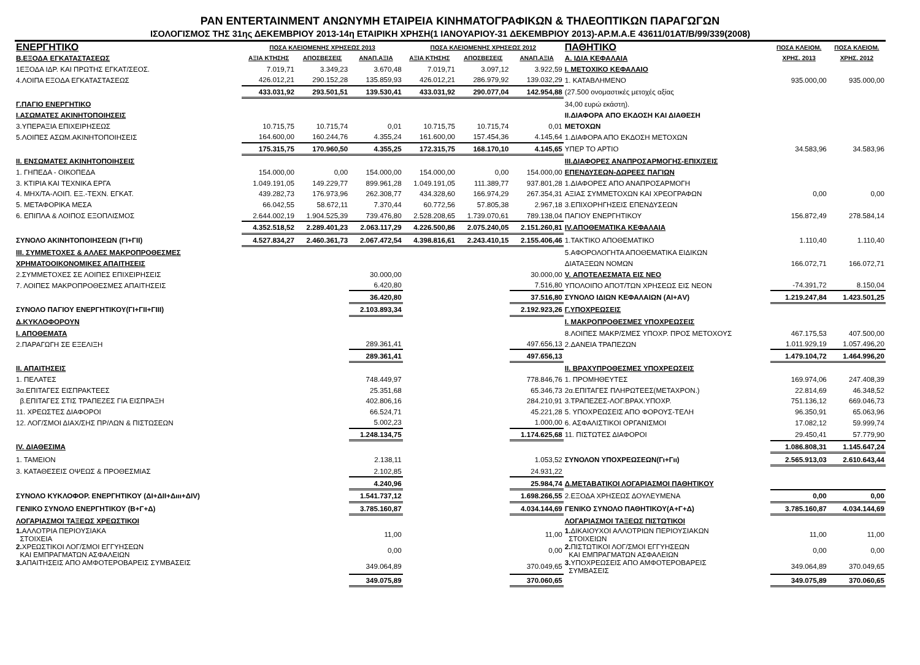PAN ENTERTAINMENT ΑΝΩΝΥΜΗ ΕΤΑΙΡΕΙΑ ΚΙΝΗΜΑΤΟΓΡΑΦΙΚΩΝ & ΤΗΛΕΟΠΤΙΚΩΝ ΠΑΡΑΓΩΓΩΝ
ΙΣΟΛΟΓΙΣΜΟΣ ΤΗΣ 31ης ΔΕΚΕΜΒΡΙΟΥ 2013-14η ΕΤΑΙΡΙΚΗ ΧΡΗΣΗ(1 ΙΑΝΟΥΑΡΙΟΥ-31 ΔΕΚΕΜΒΡΙΟΥ 2013)-ΑΡ.Μ.Α.Ε 43611/01ΑΤ/Β/99/339(2008)
| ΕΝΕΡΓΗΤΙΚΟ | ΠΟΣΑ ΚΛΕΙΟΜΕΝΗΣ ΧΡΗΣΕΩΣ 2013 | | | ΠΟΣΑ ΚΛΕΙΟΜΕΝΗΣ ΧΡΗΣΕΩΣ 2012 | | | ΠΑΘΗΤΙΚΟ | ΠΟΣΑ ΚΛΕΙΟΜ. | ΠΟΣΑ ΚΛΕΙΟΜ. |
| Β.ΕΞΟΔΑ ΕΓΚΑΤΑΣΤΑΣΕΩΣ | ΑΞΙΑ ΚΤΗΣΗΣ | ΑΠΟΣΒΕΣΕΙΣ | ΑΝΑΠ.ΑΞΙΑ | ΑΞΙΑ ΚΤΗΣΗΣ | ΑΠΟΣΒΕΣΕΙΣ | ΑΝΑΠ.ΑΞΙΑ | Α. ΙΔΙΑ ΚΕΦΑΛΑΙΑ | ΧΡΗΣ. 2013 | ΧΡΗΣ. 2012 |
| 1ΕΞΟΔΑ ΙΔΡ. ΚΑΙ ΠΡΩΤΗΣ ΕΓΚΑΤ/ΣΕΟΣ. | 7.019,71 | 3.349,23 | 3.670,48 | 7.019,71 | 3.097,12 | 3.922,59 | Ι. ΜΕΤΟΧΙΚΟ ΚΕΦΑΛΑΙΟ | | |
| 4.ΛΟΙΠΑ ΕΞΟΔΑ ΕΓΚΑΤΑΣΤΑΣΕΩΣ | 426.012,21 | 290.152,28 | 135.859,93 | 426.012,21 | 286.979,92 | 139.032,29 | 1. ΚΑΤΑΒΛΗΜΕΝΟ | 935.000,00 | 935.000,00 |
| | 433.031,92 | 293.501,51 | 139.530,41 | 433.031,92 | 290.077,04 | 142.954,88 | (27.500 ονομαστικές μετοχές αξίας | | |
| Γ.ΠΑΓΙΟ ΕΝΕΡΓΗΤΙΚΟ | | | | | | | 34,00 ευρώ εκάστη). | | |
| Ι.ΑΣΩΜΑΤΕΣ ΑΚΙΝΗΤΟΠΟΙΗΣΕΙΣ | | | | | | | ΙΙ.ΔΙΑΦΟΡΑ ΑΠΟ ΕΚΔΟΣΗ ΚΑΙ ΔΙΑΘΕΣΗ | | |
| 3.ΥΠΕΡΑΞΙΑ ΕΠΙΧΕΙΡΗΣΕΩΣ | 10.715,75 | 10.715,74 | 0,01 | 10.715,75 | 10.715,74 | 0,01 | ΜΕΤΟΧΩΝ | | |
| 5.ΛΟΙΠΕΣ ΑΣΩΜ.ΑΚΙΝΗΤΟΠΟΙΗΣΕΙΣ | 164.600,00 | 160.244,76 | 4.355,24 | 161.600,00 | 157.454,36 | 4.145,64 | 1.ΔΙΑΦΟΡΑ ΑΠΟ ΕΚΔΟΣΗ ΜΕΤΟΧΩΝ | | |
| | 175.315,75 | 170.960,50 | 4.355,25 | 172.315,75 | 168.170,10 | 4.145,65 | ΥΠΕΡ ΤΟ ΑΡΤΙΟ | 34.583,96 | 34.583,96 |
| ΙΙ. ΕΝΣΩΜΑΤΕΣ ΑΚΙΝΗΤΟΠΟΙΗΣΕΙΣ | | | | | | | ΙΙΙ.ΔΙΑΦΟΡΕΣ ΑΝΑΠΡΟΣΑΡΜΟΓΗΣ-ΕΠΙΧ/ΣΕΙΣ | | |
| 1. ΓΗΠΕΔΑ - ΟΙΚΟΠΕΔΑ | 154.000,00 | 0,00 | 154.000,00 | 154.000,00 | 0,00 | 154.000,00 | ΕΠΕΝΔΥΣΕΩΝ-ΔΩΡΕΕΣ ΠΑΓΙΩΝ | | |
| 3. ΚΤΙΡΙΑ ΚΑΙ ΤΕΧΝΙΚΑ ΕΡΓΑ | 1.049.191,05 | 149.229,77 | 899.961,28 | 1.049.191,05 | 111.389,77 | 937.801,28 | 1.ΔΙΑΦΟΡΕΣ ΑΠΟ ΑΝΑΠΡΟΣΑΡΜΟΓΗ | | |
| 4. ΜΗΧ/ΤΑ-ΛΟΙΠ. ΕΞ.-ΤΕΧΝ. ΕΓΚΑΤ. | 439.282,73 | 176.973,96 | 262.308,77 | 434.328,60 | 166.974,29 | 267.354,31 | ΑΞΙΑΣ ΣΥΜΜΕΤΟΧΩΝ ΚΑΙ ΧΡΕΟΓΡΑΦΩΝ | 0,00 | 0,00 |
| 5. ΜΕΤΑΦΟΡΙΚΑ ΜΕΣΑ | 66.042,55 | 58.672,11 | 7.370,44 | 60.772,56 | 57.805,38 | 2.967,18 | 3.ΕΠΙΧΟΡΗΓΗΣΕΙΣ ΕΠΕΝΔΥΣΕΩΝ | | |
| 6. ΕΠΙΠΛΑ & ΛΟΙΠΟΣ ΕΞΟΠΛΙΣΜΟΣ | 2.644.002,19 | 1.904.525,39 | 739.476,80 | 2.528.208,65 | 1.739.070,61 | 789.138,04 | ΠΑΓΙΟΥ ΕΝΕΡΓΗΤΙΚΟΥ | 156.872,49 | 278.584,14 |
| | 4.352.518,52 | 2.289.401,23 | 2.063.117,29 | 4.226.500,86 | 2.075.240,05 | 2.151.260,81 | ΙV.ΑΠΟΘΕΜΑΤΙΚΑ ΚΕΦΑΛΑΙΑ | | |
| ΣΥΝΟΛΟ ΑΚΙΝΗΤΟΠΟΙΗΣΕΩΝ (ΓΙ+ΓΙΙ) | 4.527.834,27 | 2.460.361,73 | 2.067.472,54 | 4.398.816,61 | 2.243.410,15 | 2.155.406,46 | 1.ΤΑΚΤΙΚΟ ΑΠΟΘΕΜΑΤΙΚΟ | 1.110,40 | 1.110,40 |
| ΙΙΙ. ΣΥΜΜΕΤΟΧΕΣ & ΑΛΛΕΣ ΜΑΚΡΟΠΡΟΘΕΣΜΕΣ | | | | | | | 5.ΑΦΟΡΟΛΟΓΗΤΑ ΑΠΟΘΕΜΑΤΙΚΑ ΕΙΔΙΚΩΝ | | |
| ΧΡΗΜΑΤΟΟΙΚΟΝΟΜΙΚΕΣ ΑΠΑΙΤΗΣΕΙΣ | | | | | | | ΔΙΑΤΑΞΕΩΝ ΝΟΜΩΝ | 166.072,71 | 166.072,71 |
| 2.ΣΥΜΜΕΤΟΧΕΣ ΣΕ ΛΟΙΠΕΣ ΕΠΙΧΕΙΡΗΣΕΙΣ | | | 30.000,00 | | | 30.000,00 | V. ΑΠΟΤΕΛΕΣΜΑΤΑ ΕΙΣ ΝΕΟ | | |
| 7. ΛΟΙΠΕΣ ΜΑΚΡΟΠΡΟΘΕΣΜΕΣ ΑΠΑΙΤΗΣΕΙΣ | | | 6.420,80 | | | 7.516,80 | ΥΠΟΛΟΙΠΟ ΑΠΟΤ/ΤΩΝ ΧΡΗΣΕΩΣ ΕΙΣ ΝΕΟΝ | -74.391,72 | 8.150,04 |
| | | | 36.420,80 | | | 37.516,80 | ΣΥΝΟΛΟ ΙΔΙΩΝ ΚΕΦΑΛΑΙΩΝ (ΑΙ+ΑV) | 1.219.247,84 | 1.423.501,25 |
| ΣΥΝΟΛΟ ΠΑΓΙΟΥ ΕΝΕΡΓΗΤΙΚΟΥ(ΓΙ+ΓΙΙ+ΓΙΙΙ) | | | 2.103.893,34 | | | 2.192.923,26 | Γ.ΥΠΟΧΡΕΩΣΕΙΣ | | |
| Δ.ΚΥΚΛΟΦΟΡΟΥΝ | | | | | | | Ι. ΜΑΚΡΟΠΡΟΘΕΣΜΕΣ ΥΠΟΧΡΕΩΣΕΙΣ | | |
| Ι. ΑΠΟΘΕΜΑΤΑ | | | | | | | 8.ΛΟΙΠΕΣ ΜΑΚΡ/ΣΜΕΣ ΥΠΟΧΡ. ΠΡΟΣ ΜΕΤΟΧΟΥΣ | 467.175,53 | 407.500,00 |
| 2.ΠΑΡΑΓΩΓΗ ΣΕ ΕΞΕΛΙΞΗ | | | 289.361,41 | | | 497.656,13 | 2.ΔΑΝΕΙΑ ΤΡΑΠΕΖΩΝ | 1.011.929,19 | 1.057.496,20 |
| | | | 289.361,41 | | | 497.656,13 | | 1.479.104,72 | 1.464.996,20 |
| ΙΙ. ΑΠΑΙΤΗΣΕΙΣ | | | | | | | ΙΙ. ΒΡΑΧΥΠΡΟΘΕΣΜΕΣ ΥΠΟΧΡΕΩΣΕΙΣ | | |
| 1. ΠΕΛΑΤΕΣ | | | 748.449,97 | | | 778.846,76 | 1. ΠΡΟΜΗΘΕΥΤΕΣ | 169.974,06 | 247.408,39 |
| 3α.ΕΠΙΤΑΓΕΣ ΕΙΣΠΡΑΚΤΕΕΣ | | | 25.351,68 | | | 65.346,73 | 2α.ΕΠΙΤΑΓΕΣ ΠΛΗΡΩΤΕΕΣ(ΜΕΤΑΧΡΟΝ.) | 22.814,69 | 46.348,52 |
| β.ΕΠΙΤΑΓΕΣ ΣΤΙΣ ΤΡΑΠΕΖΕΣ ΓΙΑ ΕΙΣΠΡΑΞΗ | | | 402.806,16 | | | 284.210,91 | 3.ΤΡΑΠΕΖΕΣ-ΛΟΓ.ΒΡΑΧ.ΥΠΟΧΡ. | 751.136,12 | 669.046,73 |
| 11. ΧΡΕΩΣΤΕΣ ΔΙΑΦΟΡΟΙ | | | 66.524,71 | | | 45.221,28 | 5. ΥΠΟΧΡΕΩΣΕΙΣ ΑΠΟ ΦΟΡΟΥΣ-ΤΕΛΗ | 96.350,91 | 65.063,96 |
| 12. ΛΟΓ/ΣΜΟΙ ΔΙΑΧ/ΣΗΣ ΠΡ/ΛΩΝ & ΠΙΣΤΩΣΕΩΝ | | | 5.002,23 | | | 1.000,00 | 6. ΑΣΦΑΛΙΣΤΙΚΟΙ ΟΡΓΑΝΙΣΜΟΙ | 17.082,12 | 59.999,74 |
| | | | 1.248.134,75 | | | 1.174.625,68 | 11. ΠΙΣΤΩΤΕΣ ΔΙΑΦΟΡΟΙ | 29.450,41 | 57.779,90 |
| ΙV. ΔΙΑΘΕΣΙΜΑ | | | | | | | | 1.086.808,31 | 1.145.647,24 |
| 1. ΤΑΜΕΙΟΝ | | | 2.138,11 | | | 1.053,52 | ΣΥΝΟΛΟΝ ΥΠΟΧΡΕΩΣΕΩΝ(Γι+Γιι) | 2.565.913,03 | 2.610.643,44 |
| 3. ΚΑΤΑΘΕΣΕΙΣ ΟΨΕΩΣ & ΠΡΟΘΕΣΜΙΑΣ | | | 2.102,85 | | | 24.931,22 | | | |
| | | | 4.240,96 | | | 25.984,74 | Δ.ΜΕΤΑΒΑΤΙΚΟΙ ΛΟΓΑΡΙΑΣΜΟΙ ΠΑΘΗΤΙΚΟΥ | | |
| ΣΥΝΟΛΟ ΚΥΚΛΟΦΟΡ. ΕΝΕΡΓΗΤΙΚΟΥ (ΔΙ+ΔΙΙ+Διιι+ΔΙV) | | | 1.541.737,12 | | | 1.698.266,55 | 2.ΕΞΟΔΑ ΧΡΗΣΕΩΣ ΔΟΥΛΕΥΜΕΝΑ | 0,00 | 0,00 |
| ΓΕΝΙΚΟ ΣΥΝΟΛΟ ΕΝΕΡΓΗΤΙΚΟΥ (Β+Γ+Δ) | | | 3.785.160,87 | | | 4.034.144,69 | ΓΕΝΙΚΟ ΣΥΝΟΛΟ ΠΑΘΗΤΙΚΟΥ(Α+Γ+Δ) | 3.785.160,87 | 4.034.144,69 |
| ΛΟΓΑΡΙΑΣΜΟΙ ΤΑΞΕΩΣ ΧΡΕΩΣΤΙΚΟΙ | | | | | | | ΛΟΓΑΡΙΑΣΜΟΙ ΤΑΞΕΩΣ ΠΙΣΤΩΤΙΚΟΙ | | |
| 1. ΑΛΛΟΤΡΙΑ ΠΕΡΙΟΥΣΙΑΚΑ ΣΤΟΙΧΕΙΑ | | | 11,00 | | | 11,00 | 1. ΔΙΚΑΙΟΥΧΟΙ ΑΛΛΟΤΡΙΩΝ ΠΕΡΙΟΥΣΙΑΚΩΝ ΣΤΟΙΧΕΙΩΝ | 11,00 | 11,00 |
| 2. ΧΡΕΩΣΤΙΚΟΙ ΛΟΓ/ΣΜΟΙ ΕΓΓΥΗΣΕΩΝ ΚΑΙ ΕΜΠΡΑΓΜΑΤΩΝ ΑΣΦΑΛΕΙΩΝ | | | 0,00 | | | 0,00 | 2. ΠΙΣΤΩΤΙΚΟΙ ΛΟΓ/ΣΜΟΙ ΕΓΓΥΗΣΕΩΝ ΚΑΙ ΕΜΠΡΑΓΜΑΤΩΝ ΑΣΦΑΛΕΙΩΝ | 0,00 | 0,00 |
| 3. ΑΠΑΙΤΗΣΕΙΣ ΑΠΟ ΑΜΦΟΤΕΡΟΒΑΡΕΙΣ ΣΥΜΒΑΣΕΙΣ | | | 349.064,89 | | | 370.049,65 | 3. ΥΠΟΧΡΕΩΣΕΙΣ ΑΠΟ ΑΜΦΟΤΕΡΟΒΑΡΕΙΣ ΣΥΜΒΑΣΕΙΣ | 349.064,89 | 370.049,65 |
| | | | 349.075,89 | | | 370.060,65 | | 349.075,89 | 370.060,65 |